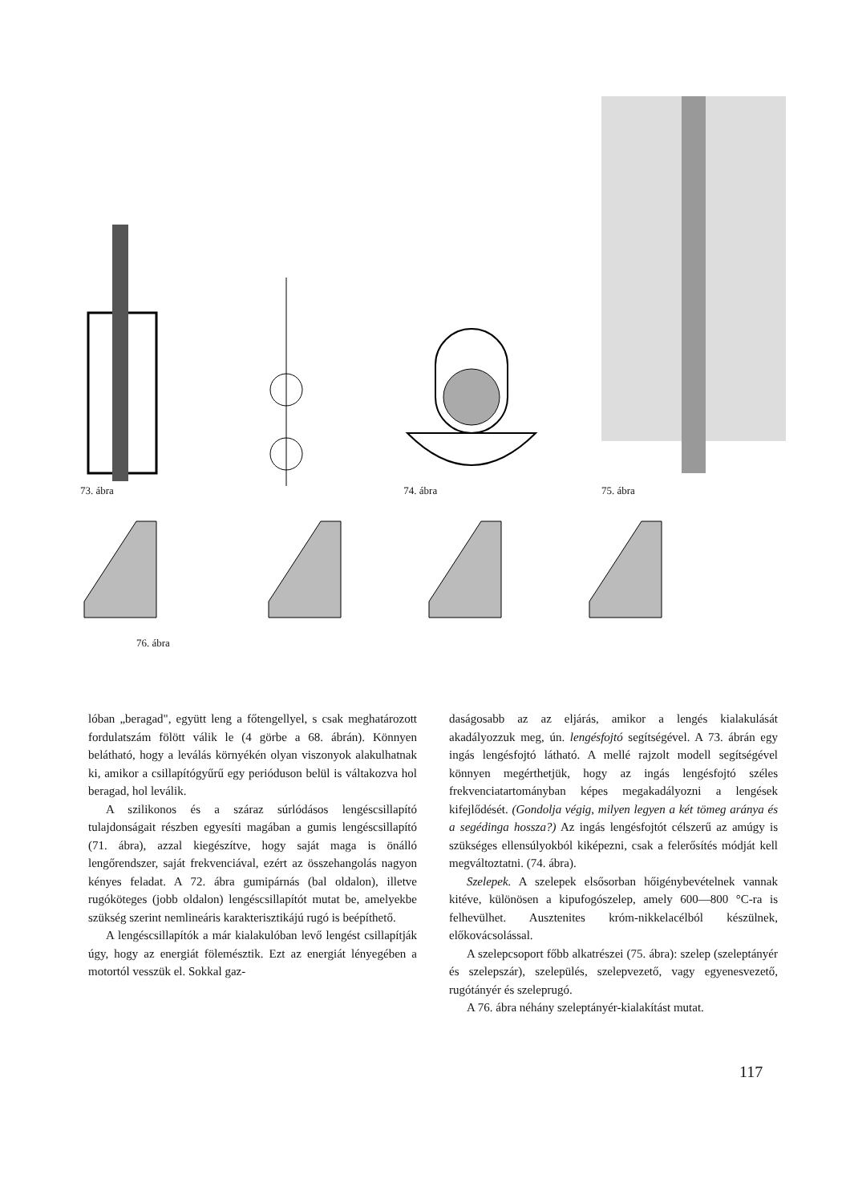73. ábra
74. ábra
75. ábra
76. ábra
lóban „beragad", együtt leng a főtengellyel, s csak meghatározott fordulatszám fölött válik le (4 görbe a 68. ábrán). Könnyen belátható, hogy a leválás környékén olyan viszonyok alakulhatnak ki, amikor a csillapítógyűrű egy perióduson belül is váltakozva hol beragad, hol leválik.
A szilikonos és a száraz súrlódásos lengéscsillapító tulajdonságait részben egyesíti magában a gumis lengéscsillapító (71. ábra), azzal kiegészítve, hogy saját maga is önálló lengőrendszer, saját frekvenciával, ezért az összehangolás nagyon kényes feladat. A 72. ábra gumipárnás (bal oldalon), illetve rugóköteges (jobb oldalon) lengéscsillapítót mutat be, amelyekbe szükség szerint nemlineáris karakterisztikájú rugó is beépíthető.
A lengéscsillapítók a már kialakulóban levő lengést csillapítják úgy, hogy az energiát fölemésztik. Ezt az energiát lényegében a motortól vesszük el. Sokkal gaz-
daságosabb az az eljárás, amikor a lengés kialakulását akadályozzuk meg, ún. lengésfojtó segítségével. A 73. ábrán egy ingás lengésfojtó látható. A mellé rajzolt modell segítségével könnyen megérthetjük, hogy az ingás lengésfojtó széles frekvenciatartományban képes megakadályozni a lengések kifejlődését. (Gondolja végig, milyen legyen a két tömeg aránya és a segédinga hossza?) Az ingás lengésfojtót célszerű az amúgy is szükséges ellensúlyokból kiképezni, csak a felerősítés módját kell megváltoztatni. (74. ábra).
Szelepek. A szelepek elsősorban hőigénybevételnek vannak kitéve, különösen a kipufogószelep, amely 600—800 °C-ra is felhevülhet. Ausztenites króm-nikkelacélból készülnek, előkovácsolással.
A szelepcsoport főbb alkatrészei (75. ábra): szelep (szeleptányér és szelepszár), szelepülés, szelepvezető, vagy egyenesvezető, rugótányér és szeleprugó.
A 76. ábra néhány szeleptányér-kialakítást mutat.
117